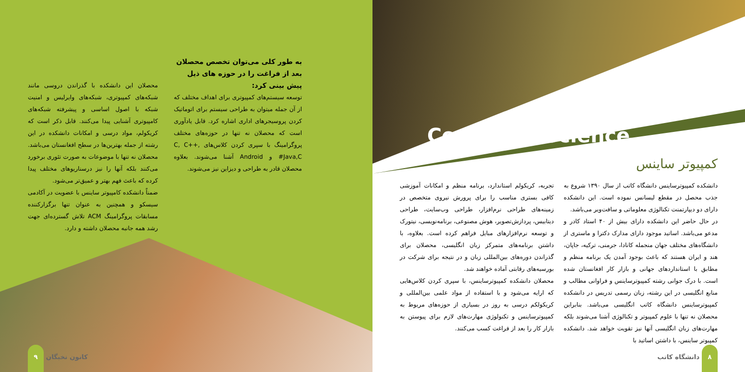به طور کلی می‌توان تخصص محصلان بعد از فراغت را در حوزه های ذیل پیش بینی کرد:
توسعه سیستم‌های کمپیوتری برای اهداف مختلف که از آن جمله میتوان به طراحی سیستم برای اتوماتیک کردن پروسیجرهای اداری اشاره کرد. قابل یادآوری است که محصلان نه تنها در حوزه‌های مختلف پروگرامینگ با سپری کردن کلاس‌های C, C++, Java,C# و Android آشنا می‌شوند. بعلاوه محصلان قادر به طراحی و دیزاین نیز می‌شوند.
محصلان این دانشکده با گذراندن دروسی مانند شبکه‌های کمپیوتری، شبکه‌های وایرلیس و امنیت شبکه با اصول اساسی و پیشرفته شبکه‌های کامپیوتری آشنایی پیدا می‌کنند. قابل ذکر است که کریکولم، مواد درسی و امکانات دانشکده در این رشته از جمله بهترین‌ها در سطح افغانستان می‌باشد. محصلان نه تنها با موضوعات به صورت تئوری برخورد می‌کنند بلکه آنها را نیز درسناریوهای مختلف پیدا کرده که باعث فهم بهتر و عمیق‌تر می‌شود.
ضمناً دانشکده کامپیوتر ساینس با عضویت در آکادمی سیسکو و همچنین به عنوان تنها برگزارکننده مسابقات پروگرامینگ ACM تلاش گسترده‌ای جهت رشد همه جانبه محصلان داشته و دارد.
۹ کانون نخبگان
Computer Science
کمپیوتر ساینس
دانشکده کمپیوترساینس دانشگاه کاتب از سال ۱۳۹۰ شروع به جذب محصل در مقطع لیسانس نموده است. این دانشکده دارای دو دیپارتمنت تکنالوژی معلوماتی و سافت‌ویر می‌باشد.
در حال حاضر این دانشکده دارای بیش از ۴۰ استاد کادر و مدعو می‌باشد. اساتید موجود دارای مدارک دکترا و ماستری از دانشگاه‌های مختلف جهان منجمله کانادا، جرمنی، ترکیه، جاپان، هند و ایران هستند که باعث بوجود آمدن یک برنامه منظم و مطابق با استانداردهای جهانی و بازار کار افغانستان شده است. با درک جوانی رشته کمپیوترساینس و فراوانی مطالب و منابع انگلیسی در این رشته، زبان رسمی تدریس در دانشکده کمپیوترساینس دانشگاه کاتب انگلیسی می‌باشد. بنابراین محصلان نه تنها با علوم کمپیوتر و تکنالوژی آشنا می‌شوند بلکه مهارت‌های زبان انگلیسی آنها نیز تقویت خواهد شد. دانشکده کمپیوتر ساینس، با داشتن اساتید با
تجربه، کریکولم استاندارد، برنامه منظم و امکانات آموزشی کافی بستری مناسب را برای پرورش نیروی متخصص در زمینه‌های طراحی نرم‌افزار، طراحی وب‌سایت، طراحی دیتابیس، پردازش‌تصویر، هوش مصنوعی، برنامه‌نویسی، نیتورک و توسعه نرم‌افزارهای مبایل فراهم کرده است. بعلاوه، با داشتن برنامه‌های متمرکز زبان انگلیسی، محصلان برای گذراندن دوره‌های بین‌المللی زبان و در نتیجه برای شرکت در بورسیه‌های رقابتی آماده خواهند شد.
محصلان دانشکده کمپیوترساینس، با سپری کردن کلاس‌هایی که ارایه می‌شود و با استفاده از مواد علمی بین‌المللی و کریکولکم درسی به روز در بسیاری از حوزه‌های مربوط به کمپیوترساینس و تکنولوژی مهارت‌های لازم برای پیوستن به بازار کار را بعد از فراغت کسب می‌کنند.
دانشگاه کاتب ۸